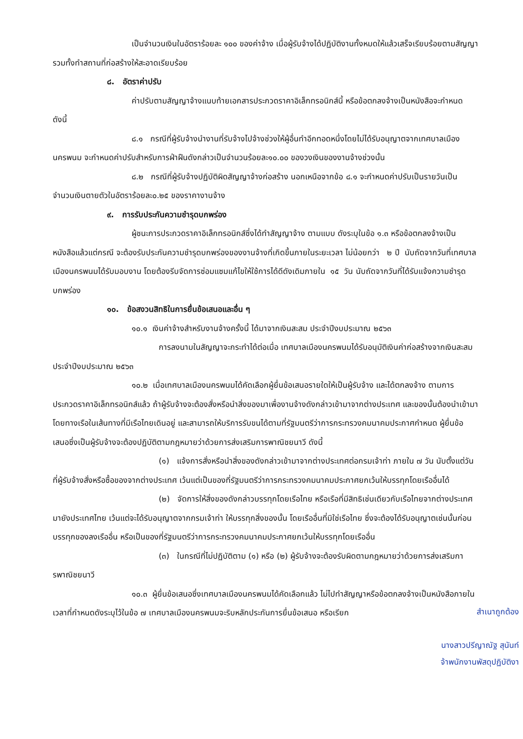เป็นจำนวนเงินในอัตราร้อยละ ๑๐๐ ของค่าจ้าง เมื่อผู้รับจ้างได้ปฏิบัติงานทั้งหมดให้แล้วเสร็จเรียบร้อยตามสัญญา รวมทั้งทำสถานที่ก่อสร้างให้สะอาดเรียบร้อย
๘. อัตราค่าปรับ
ค่าปรับตามสัญญาจ้างแนบท้ายเอกสารประกวดราคาอิเล็กทรอนิกส์นี้ หรือข้อตกลงจ้างเป็นหนังสือจะกำหนด ดังนี้
๘.๑ กรณีที่ผู้รับจ้างนำงานที่รับจ้างไปจ้างช่วงให้ผู้อื่นทำอีกทอดหนึ่งโดยไม่ได้รับอนุญาตจากเทศบาลเมืองนครพนม จะกำหนดค่าปรับสำหรับการฝ่าฝืนดังกล่าวเป็นจำนวนร้อยละ๑๐.๐๐ ของวงเงินของงานจ้างช่วงนั้น
๘.๒ กรณีที่ผู้รับจ้างปฏิบัติผิดสัญญาจ้างก่อสร้าง นอกเหนือจากข้อ ๘.๑ จะกำหนดค่าปรับเป็นรายวันเป็นจำนวนเงินตายตัวในอัตราร้อยละ๐.๒๕ ของราคางานจ้าง
๙. การรับประกันความชำรุดบกพร่อง
ผู้ชนะการประกวดราคาอิเล็กทรอนิกส์ซึ่งได้ทำสัญญาจ้าง ตามแบบ ดังระบุในข้อ ๑.๓ หรือข้อตกลงจ้างเป็นหนังสือแล้วแต่กรณี จะต้องรับประกันความชำรุดบกพร่องของงานจ้างที่เกิดขึ้นภายในระยะเวลา ไม่น้อยกว่า ๒ ปี นับถัดจากวันที่เทศบาลเมืองนครพนมได้รับมอบงาน โดยต้องรีบจัดการซ่อมแซมแก้ไขให้ใช้การได้ดีดังเดิมภายใน ๑๕ วัน นับถัดจากวันที่ได้รับแจ้งความชำรุดบกพร่อง
๑๐. ข้อสงวนสิทธิในการยื่นข้อเสนอและอื่น ๆ
๑๐.๑ เงินค่าจ้างสำหรับงานจ้างครั้งนี้ ได้มาจากเงินสะสม ประจำปีงบประมาณ ๒๕๖๓
การลงนามในสัญญาจะกระทำได้ต่อเมื่อ เทศบาลเมืองนครพนมได้รับอนุมัติเงินค่าก่อสร้างจากเงินสะสม ประจำปีงบประมาณ ๒๕๖๓
๑๐.๒ เมื่อเทศบาลเมืองนครพนมได้คัดเลือกผู้ยื่นข้อเสนอรายใดให้เป็นผู้รับจ้าง และได้ตกลงจ้าง ตามการประกวดราคาอิเล็กทรอนิกส์แล้ว ถ้าผู้รับจ้างจะต้องสั่งหรือนำสิ่งของมาเพื่องานจ้างดังกล่าวเข้ามาจากต่างประเทศ และของนั้นต้องนำเข้ามาโดยทางเรือในเส้นทางที่มีเรือไทยเดินอยู่ และสามารถให้บริการรับขนได้ตามที่รัฐมนตรีว่าการกระทรวงคมนาคมประกาศกำหนด ผู้ยื่นข้อเสนอซึ่งเป็นผู้รับจ้างจะต้องปฏิบัติตามกฎหมายว่าด้วยการส่งเสริมการพาณิชยนาวี ดังนี้
(๑) แจ้งการสั่งหรือนำสิ่งของดังกล่าวเข้ามาจากต่างประเทศต่อกรมเจ้าท่า ภายใน ๗ วัน นับตั้งแต่วันที่ผู้รับจ้างสั่งหรือซื้อของจากต่างประเทศ เว้นแต่เป็นของที่รัฐมนตรีว่าการกระทรวงคมนาคมประกาศยกเว้นให้บรรทุกโดยเรืออื่นได้
(๒) จัดการให้สิ่งของดังกล่าวบรรทุกโดยเรือไทย หรือเรือที่มีสิทธิเช่นเดียวกับเรือไทยจากต่างประเทศมายังประเทศไทย เว้นแต่จะได้รับอนุญาตจากกรมเจ้าท่า ให้บรรทุกสิ่งของนั้น โดยเรืออื่นที่มิใช่เรือไทย ซึ่งจะต้องได้รับอนุญาตเช่นนั้นก่อนบรรทุกของลงเรืออื่น หรือเป็นของที่รัฐมนตรีว่าการกระทรวงคมนาคมประกาศยกเว้นให้บรรทุกโดยเรืออื่น
(๓) ในกรณีที่ไม่ปฏิบัติตาม (๑) หรือ (๒) ผู้รับจ้างจะต้องรับผิดตามกฎหมายว่าด้วยการส่งเสริมการพาณิชยนาวี
๑๐.๓ ผู้ยื่นข้อเสนอซึ่งเทศบาลเมืองนครพนมได้คัดเลือกแล้ว ไม่ไปทำสัญญาหรือข้อตกลงจ้างเป็นหนังสือภายในเวลาที่กำหนดดังระบุไว้ในข้อ ๗ เทศบาลเมืองนครพนมจะริบหลักประกันการยื่นข้อเสนอ หรือเรียก
สำเนาถูกต้อง
นางสาวปรีญาณัฐ สุนันท์
จ้าพนักงานพัสดุปฏิบัติงา